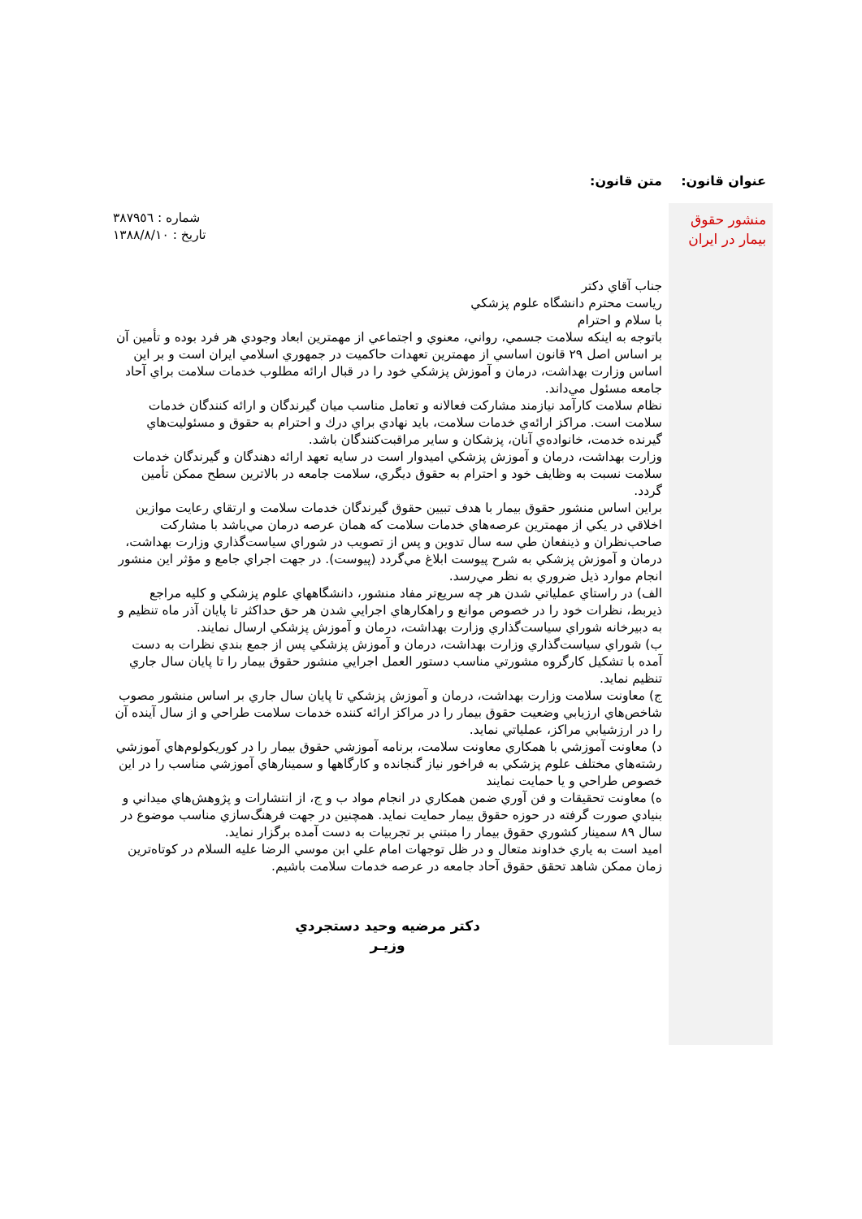| عنوان قانون: | متن قانون: |
| --- | --- |
| منشور حقوق بيمار در ايران | شماره : ٣٨٧٩٥٦ تاريخ : ١٣٨٨/٨/١٠ جناب آقاي دكتر رياست محترم دانشگاه علوم پزشكي با سلام و احترام باتوجه به اينكه سلامت جسمي، رواني، معنوي و اجتماعي از مهمترين ابعاد وجودي هر فرد بوده و تأمين آن بر اساس اصل ٢٩ قانون اساسي از مهمترين تعهدات حاكميت در جمهوري اسلامي ايران است و بر اين اساس وزارت بهداشت، درمان و آموزش پزشكي خود را در قبال ارائه مطلوب خدمات سلامت براي آحاد جامعه مسئول مي‌داند. نظام سلامت كارآمد نيازمند مشاركت فعالانه و تعامل مناسب ميان گيرندگان و ارائه كنندگان خدمات سلامت است. مراكز ارائه‌ي خدمات سلامت، بايد نهادي براي درك و احترام به حقوق و مسئوليت‌هاي گيرنده خدمت، خانواده‌ي آنان، پزشكان و ساير مراقبت‌كنندگان باشد. وزارت بهداشت، درمان و آموزش پزشكي اميدوار است در سايه تعهد ارائه دهندگان و گيرندگان خدمات سلامت نسبت به وظايف خود و احترام به حقوق ديگري، سلامت جامعه در بالاترين سطح ممكن تأمين گردد. براين اساس منشور حقوق بيمار با هدف تبيين حقوق گيرندگان خدمات سلامت و ارتقاي رعايت موازين اخلاقي در يكي از مهمترين عرصه‌هاي خدمات سلامت كه همان عرصه درمان مي‌باشد با مشاركت صاحب‌نظران و ذينفعان طي سه سال تدوين و پس از تصويب در شوراي سياست‌گذاري وزارت بهداشت، درمان و آموزش پزشكي به شرح پيوست ابلاغ مي‌گردد (پيوست). در جهت اجراي جامع و مؤثر اين منشور انجام موارد ذيل ضروري به نظر مي‌رسد. الف) در راستاي عملياتي شدن هر چه سريع‌تر مفاد منشور، دانشگاههاي علوم پزشكي و كليه مراجع ذيربط، نظرات خود را در خصوص موانع و راهكارهاي اجرايي شدن هر حق حداكثر تا پايان آذر ماه تنظيم و به دبيرخانه شوراي سياست‌گذاري وزارت بهداشت، درمان و آموزش پزشكي ارسال نمايند. ب) شوراي سياست‌گذاري وزارت بهداشت، درمان و آموزش پزشكي پس از جمع بندي نظرات به دست آمده با تشكيل كارگروه مشورتي مناسب دستور العمل اجرايي منشور حقوق بيمار را تا پايان سال جاري تنظيم نمايد. ج) معاونت سلامت وزارت بهداشت، درمان و آموزش پزشكي تا پايان سال جاري بر اساس منشور مصوب شاخص‌هاي ارزيابي وضعيت حقوق بيمار را در مراكز ارائه كننده خدمات سلامت طراحي و از سال آينده آن را در ارزشيابي مراكز، عملياتي نمايد. د) معاونت آموزشي با همكاري معاونت سلامت، برنامه آموزشي حقوق بيمار را در كوريكولوم‌هاي آموزشي رشته‌هاي مختلف علوم پزشكي به فراخور نياز گنجانده و كارگاهها و سمينارهاي آموزشي مناسب را در اين خصوص طراحي و يا حمايت نمايند ه) معاونت تحقيقات و فن آوري ضمن همكاري در انجام مواد ب و ج، از انتشارات و پژوهش‌هاي ميداني و بنيادي صورت گرفته در حوزه حقوق بيمار حمايت نمايد. همچنين در جهت فرهنگ‌سازي مناسب موضوع در سال ٨٩ سمينار كشوري حقوق بيمار را مبتني بر تجربيات به دست آمده برگزار نمايد. اميد است به ياري خداوند متعال و در ظل توجهات امام علي ابن موسي الرضا عليه السلام در كوتاه‌ترين زمان ممكن شاهد تحقق حقوق آحاد جامعه در عرصه خدمات سلامت باشيم. دكتر مرضيه وحيد دستجردي وزيـر |